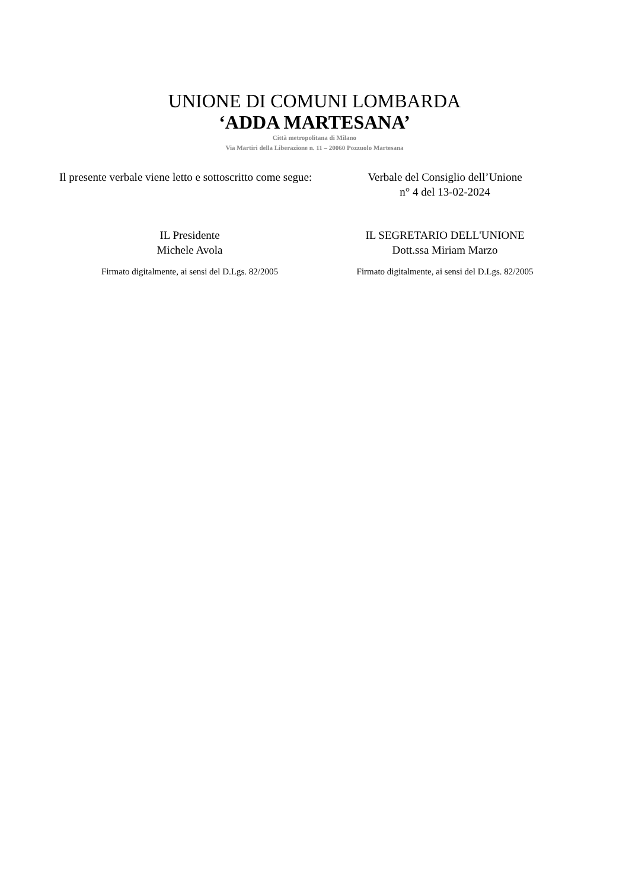UNIONE DI COMUNI LOMBARDA
‘ADDA MARTESANA’
Città metropolitana di Milano
Via Martiri della Liberazione n. 11 – 20060 Pozzuolo Martesana
Il presente verbale viene letto e sottoscritto come segue:
Verbale del Consiglio dell’Unione
n° 4 del 13-02-2024
IL Presidente
Michele Avola
IL SEGRETARIO DELL'UNIONE
Dott.ssa Miriam Marzo
Firmato digitalmente, ai sensi del D.Lgs. 82/2005
Firmato digitalmente, ai sensi del D.Lgs. 82/2005